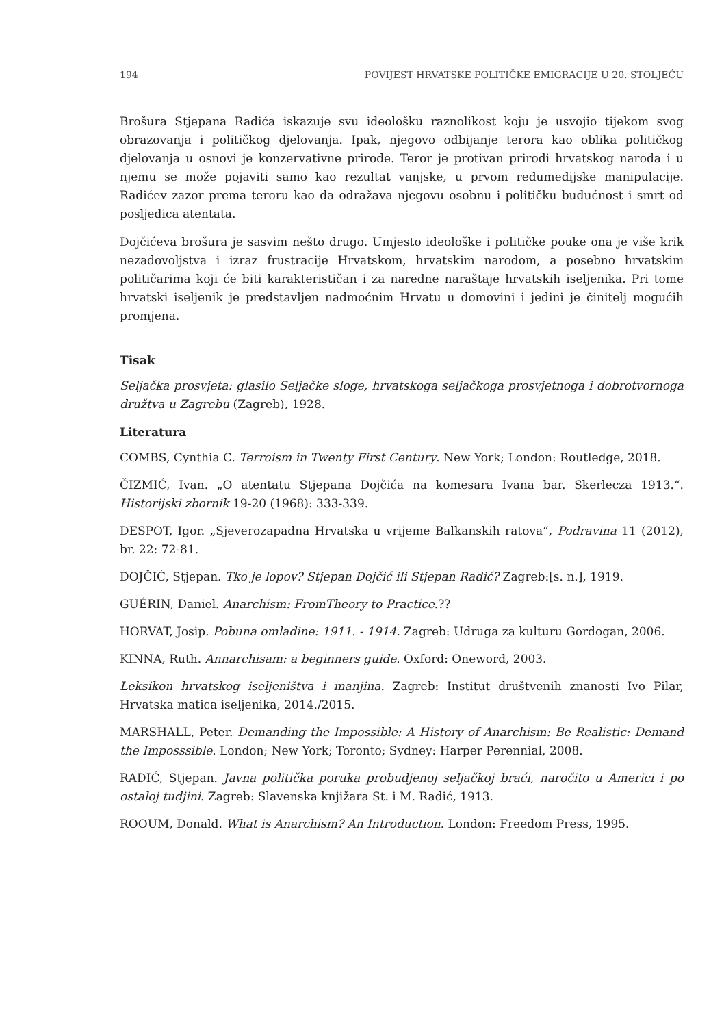194 POVIJEST HRVATSKE POLITIČKE EMIGRACIJE U 20. STOLJEĆU
Brošura Stjepana Radića iskazuje svu ideološku raznolikost koju je usvojio tijekom svog obrazovanja i političkog djelovanja. Ipak, njegovo odbijanje terora kao oblika političkog djelovanja u osnovi je konzervativne prirode. Teror je protivan prirodi hrvatskog naroda i u njemu se može pojaviti samo kao rezultat vanjske, u prvom redumedijske manipulacije. Radićev zazor prema teroru kao da odražava njegovu osobnu i političku budućnost i smrt od posljedica atentata.
Dojčićeva brošura je sasvim nešto drugo. Umjesto ideološke i političke pouke ona je više krik nezadovoljstva i izraz frustracije Hrvatskom, hrvatskim narodom, a posebno hrvatskim političarima koji će biti karakterističan i za naredne naraštaje hrvatskih iseljenika. Pri tome hrvatski iseljenik je predstavljen nadmoćnim Hrvatu u domovini i jedini je činitelj mogućih promjena.
Tisak
Seljačka prosvjeta: glasilo Seljačke sloge, hrvatskoga seljačkoga prosvjetnoga i dobrotvornoga družtva u Zagrebu (Zagreb), 1928.
Literatura
COMBS, Cynthia C. Terroism in Twenty First Century. New York; London: Routledge, 2018.
ČIZMIĆ, Ivan. „O atentatu Stjepana Dojčića na komesara Ivana bar. Skerlecza 1913.“. Historijski zbornik 19-20 (1968): 333-339.
DESPOT, Igor. „Sjeverozapadna Hrvatska u vrijeme Balkanskih ratova“, Podravina 11 (2012), br. 22: 72-81.
DOJČIĆ, Stjepan. Tko je lopov? Stjepan Dojčić ili Stjepan Radić? Zagreb:[s. n.], 1919.
GUÉRIN, Daniel. Anarchism: FromTheory to Practice.??
HORVAT, Josip. Pobuna omladine: 1911. - 1914. Zagreb: Udruga za kulturu Gordogan, 2006.
KINNA, Ruth. Annarchisam: a beginners guide. Oxford: Oneword, 2003.
Leksikon hrvatskog iseljeništva i manjina. Zagreb: Institut društvenih znanosti Ivo Pilar, Hrvatska matica iseljenika, 2014./2015.
MARSHALL, Peter. Demanding the Impossible: A History of Anarchism: Be Realistic: Demand the Imposssible. London; New York; Toronto; Sydney: Harper Perennial, 2008.
RADIĆ, Stjepan. Javna politička poruka probudjenoj seljačkoj braći, naročito u Americi i po ostaloj tudjini. Zagreb: Slavenska knjižara St. i M. Radić, 1913.
ROOUM, Donald. What is Anarchism? An Introduction. London: Freedom Press, 1995.